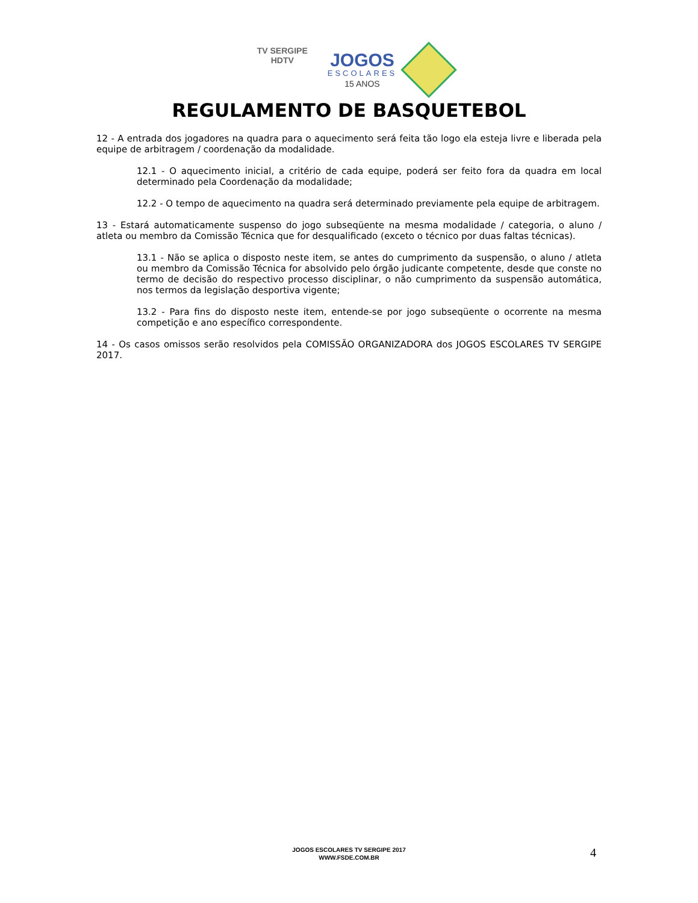TV SERGIPE
HDTV
JOGOS
ESCOLARES
15 ANOS
REGULAMENTO DE BASQUETEBOL
12 - A entrada dos jogadores na quadra para o aquecimento será feita tão logo ela esteja livre e liberada pela equipe de arbitragem / coordenação da modalidade.
12.1 - O aquecimento inicial, a critério de cada equipe, poderá ser feito fora da quadra em local determinado pela Coordenação da modalidade;
12.2 - O tempo de aquecimento na quadra será determinado previamente pela equipe de arbitragem.
13 - Estará automaticamente suspenso do jogo subseqüente na mesma modalidade / categoria, o aluno / atleta ou membro da Comissão Técnica que for desqualificado (exceto o técnico por duas faltas técnicas).
13.1 - Não se aplica o disposto neste item, se antes do cumprimento da suspensão, o aluno / atleta ou membro da Comissão Técnica for absolvido pelo órgão judicante competente, desde que conste no termo de decisão do respectivo processo disciplinar, o não cumprimento da suspensão automática, nos termos da legislação desportiva vigente;
13.2 - Para fins do disposto neste item, entende-se por jogo subseqüente o ocorrente na mesma competição e ano específico correspondente.
14 - Os casos omissos serão resolvidos pela COMISSÃO ORGANIZADORA dos JOGOS ESCOLARES TV SERGIPE 2017.
JOGOS ESCOLARES TV SERGIPE 2017
WWW.FSDE.COM.BR
4